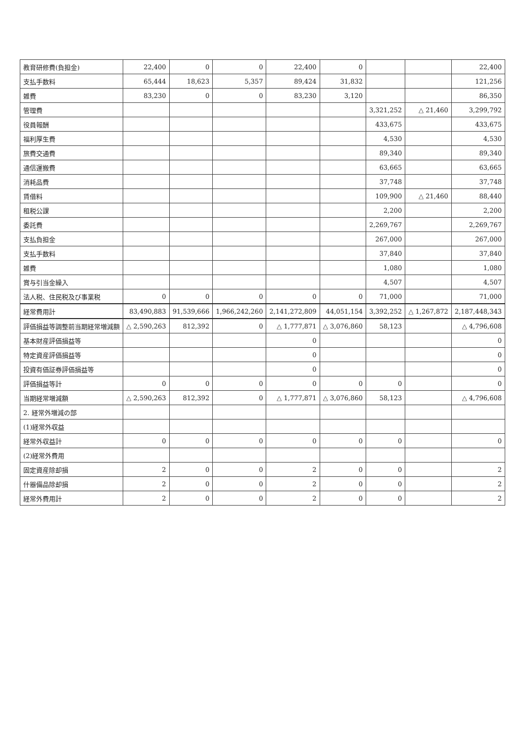| 教育研修費(負担金) | 22,400 | 0 | 0 | 22,400 | 0 | | | 22,400 |
| 支払手数料 | 65,444 | 18,623 | 5,357 | 89,424 | 31,832 | | | 121,256 |
| 雑費 | 83,230 | 0 | 0 | 83,230 | 3,120 | | | 86,350 |
| 管理費 | | | | | | 3,321,252 | △ 21,460 | 3,299,792 |
| 役員報酬 | | | | | | 433,675 | | 433,675 |
| 福利厚生費 | | | | | | 4,530 | | 4,530 |
| 旅費交通費 | | | | | | 89,340 | | 89,340 |
| 通信運搬費 | | | | | | 63,665 | | 63,665 |
| 消耗品費 | | | | | | 37,748 | | 37,748 |
| 賃借料 | | | | | | 109,900 | △ 21,460 | 88,440 |
| 租税公課 | | | | | | 2,200 | | 2,200 |
| 委託費 | | | | | | 2,269,767 | | 2,269,767 |
| 支払負担金 | | | | | | 267,000 | | 267,000 |
| 支払手数料 | | | | | | 37,840 | | 37,840 |
| 雑費 | | | | | | 1,080 | | 1,080 |
| 賞与引当金繰入 | | | | | | 4,507 | | 4,507 |
| 法人税、住民税及び事業税 | 0 | 0 | 0 | 0 | 0 | 71,000 | | 71,000 |
| 経常費用計 | 83,490,883 | 91,539,666 | 1,966,242,260 | 2,141,272,809 | 44,051,154 | 3,392,252 | △ 1,267,872 | 2,187,448,343 |
| 評価損益等調整前当期経常増減額 | △ 2,590,263 | 812,392 | 0 | △ 1,777,871 | △ 3,076,860 | 58,123 | | △ 4,796,608 |
| 基本財産評価損益等 | | | | 0 | | | | 0 |
| 特定資産評価損益等 | | | | 0 | | | | 0 |
| 投資有価証券評価損益等 | | | | 0 | | | | 0 |
| 評価損益等計 | 0 | 0 | 0 | 0 | 0 | 0 | | 0 |
| 当期経常増減額 | △ 2,590,263 | 812,392 | 0 | △ 1,777,871 | △ 3,076,860 | 58,123 | | △ 4,796,608 |
| 2. 経常外増減の部 | | | | | | | | |
| (1)経常外収益 | | | | | | | | |
| 経常外収益計 | 0 | 0 | 0 | 0 | 0 | 0 | | 0 |
| (2)経常外費用 | | | | | | | | |
| 固定資産除却損 | 2 | 0 | 0 | 2 | 0 | 0 | | 2 |
| 什器備品除却損 | 2 | 0 | 0 | 2 | 0 | 0 | | 2 |
| 経常外費用計 | 2 | 0 | 0 | 2 | 0 | 0 | | 2 |